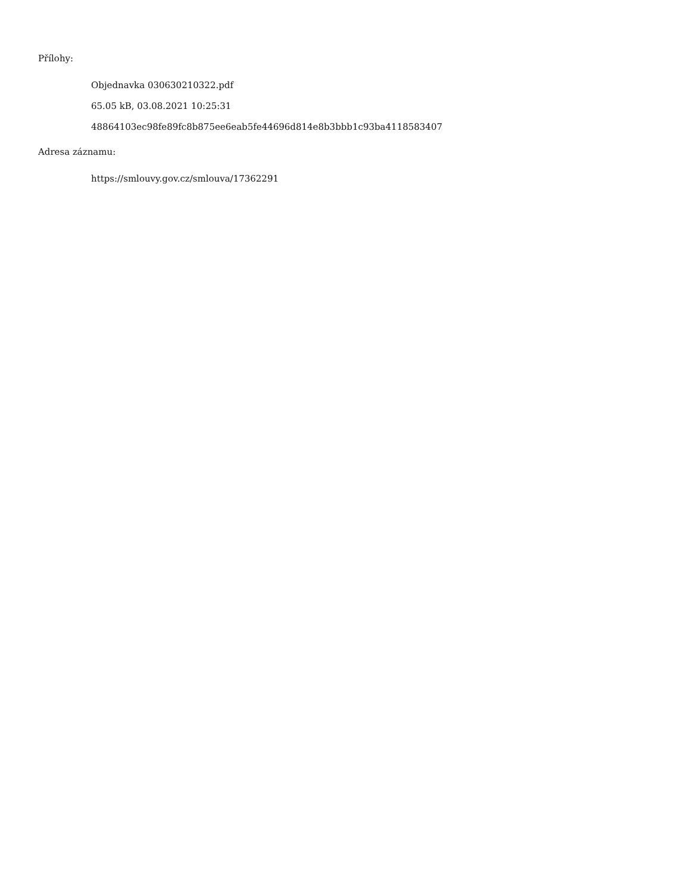Přílohy:
Objednavka 030630210322.pdf
65.05 kB, 03.08.2021 10:25:31
48864103ec98fe89fc8b875ee6eab5fe44696d814e8b3bbb1c93ba4118583407
Adresa záznamu:
https://smlouvy.gov.cz/smlouva/17362291